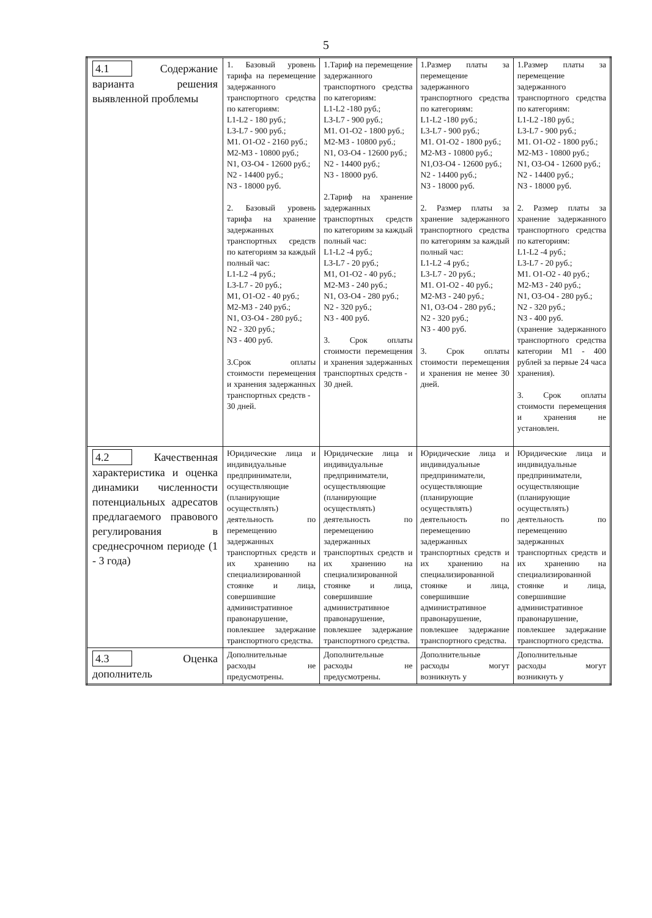5
| 4.1 Содержание варианта решения выявленной проблемы | 1. Базовый уровень тарифа на перемещение задержанного транспортного средства по категориям: L1-L2 - 180 руб.; L3-L7 - 900 руб.; M1. O1-O2 - 2160 руб.; M2-M3 - 10800 руб.; N1, O3-O4 - 12600 руб.; N2 - 14400 руб.; N3 - 18000 руб. 2. Базовый уровень тарифа на хранение задержанных транспортных средств по категориям за каждый полный час: L1-L2 -4 руб.; L3-L7 - 20 руб.; M1, O1-O2 - 40 руб.; M2-M3 - 240 руб.; N1, O3-O4 - 280 руб.; N2 - 320 руб.; N3 - 400 руб. 3.Срок оплаты стоимости перемещения и хранения задержанных транспортных средств - 30 дней. | 1.Тариф на перемещение задержанного транспортного средства по категориям: L1-L2 -180 руб.; L3-L7 - 900 руб.; M1. O1-O2 - 1800 руб.; M2-M3 - 10800 руб.; N1, O3-O4 - 12600 руб.; N2 - 14400 руб.; N3 - 18000 руб. 2.Тариф на хранение задержанных транспортных средств по категориям за каждый полный час: L1-L2 -4 руб.; L3-L7 - 20 руб.; M1, O1-O2 - 40 руб.; M2-M3 - 240 руб.; N1, O3-O4 - 280 руб.; N2 - 320 руб.; N3 - 400 руб. 3. Срок оплаты стоимости перемещения и хранения задержанных транспортных средств - 30 дней. | 1.Размер платы за перемещение задержанного транспортного средства по категориям: L1-L2 -180 руб.; L3-L7 - 900 руб.; M1. O1-O2 - 1800 руб.; M2-M3 - 10800 руб.; N1,O3-O4 - 12600 руб.; N2 - 14400 руб.; N3 - 18000 руб. 2. Размер платы за хранение задержанного транспортного средства по категориям за каждый полный час: L1-L2 -4 руб.; L3-L7 - 20 руб.; M1. O1-O2 - 40 руб.; M2-M3 - 240 руб.; N1, O3-O4 - 280 руб.; N2 - 320 руб.; N3 - 400 руб. 3. Срок оплаты стоимости перемещения и хранения не менее 30 дней. | 1.Размер платы за перемещение задержанного транспортного средства по категориям: L1-L2 -180 руб.; L3-L7 - 900 руб.; M1. O1-O2 - 1800 руб.; M2-M3 - 10800 руб.; N1, O3-O4 - 12600 руб.; N2 - 14400 руб.; N3 - 18000 руб. 2. Размер платы за хранение задержанного транспортного средства по категориям: L1-L2 -4 руб.; L3-L7 - 20 руб.; M1. O1-O2 - 40 руб.; M2-M3 - 240 руб.; N1, O3-O4 - 280 руб.; N2 - 320 руб.; N3 - 400 руб. (хранение задержанного транспортного средства категории M1 - 400 рублей за первые 24 часа хранения). 3. Срок оплаты стоимости перемещения и хранения не установлен. |
| 4.2 Качественная характеристика и оценка динамики численности потенциальных адресатов предлагаемого правового регулирования в среднесрочном периоде (1 - 3 года) | Юридические лица и индивидуальные предприниматели, осуществляющие (планирующие осуществлять) деятельность по перемещению задержанных транспортных средств и их хранению на специализированной стоянке и лица, совершившие административное правонарушение, повлекшее задержание транспортного средства. | Юридические лица и индивидуальные предприниматели, осуществляющие (планирующие осуществлять) деятельность по перемещению задержанных транспортных средств и их хранению на специализированной стоянке и лица, совершившие административное правонарушение, повлекшее задержание транспортного средства. | Юридические лица и индивидуальные предприниматели, осуществляющие (планирующие осуществлять) деятельность по перемещению задержанных транспортных средств и их хранению на специализированной стоянке и лица, совершившие административное правонарушение, повлекшее задержание транспортного средства. | Юридические лица и индивидуальные предприниматели, осуществляющие (планирующие осуществлять) деятельность по перемещению задержанных транспортных средств и их хранению на специализированной стоянке и лица, совершившие административное правонарушение, повлекшее задержание транспортного средства. |
| 4.3 Оценка дополнитель | Дополнительные расходы не предусмотрены. | Дополнительные расходы не предусмотрены. | Дополнительные расходы могут возникнуть у | Дополнительные расходы могут возникнуть у |